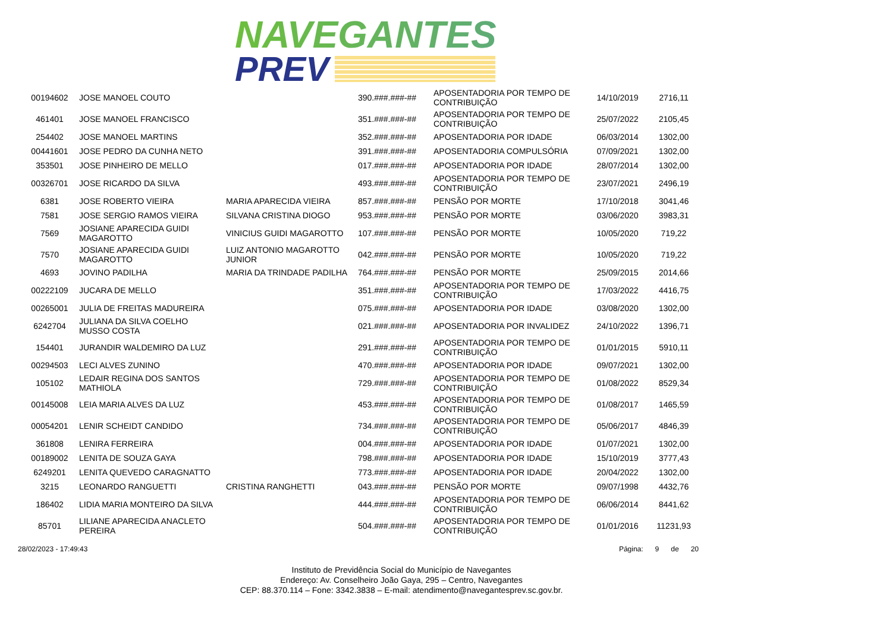NAVEGANTES
PREV
| 00194602 | JOSE MANOEL COUTO | | 390.###.###-## | APOSENTADORIA POR TEMPO DE CONTRIBUIÇÃO | 14/10/2019 | 2716,11 |
| 461401 | JOSE MANOEL FRANCISCO | | 351.###.###-## | APOSENTADORIA POR TEMPO DE CONTRIBUIÇÃO | 25/07/2022 | 2105,45 |
| 254402 | JOSE MANOEL MARTINS | | 352.###.###-## | APOSENTADORIA POR IDADE | 06/03/2014 | 1302,00 |
| 00441601 | JOSE PEDRO DA CUNHA NETO | | 391.###.###-## | APOSENTADORIA COMPULSÓRIA | 07/09/2021 | 1302,00 |
| 353501 | JOSE PINHEIRO DE MELLO | | 017.###.###-## | APOSENTADORIA POR IDADE | 28/07/2014 | 1302,00 |
| 00326701 | JOSE RICARDO DA SILVA | | 493.###.###-## | APOSENTADORIA POR TEMPO DE CONTRIBUIÇÃO | 23/07/2021 | 2496,19 |
| 6381 | JOSE ROBERTO VIEIRA | MARIA APARECIDA VIEIRA | 857.###.###-## | PENSÃO POR MORTE | 17/10/2018 | 3041,46 |
| 7581 | JOSE SERGIO RAMOS VIEIRA | SILVANA CRISTINA DIOGO | 953.###.###-## | PENSÃO POR MORTE | 03/06/2020 | 3983,31 |
| 7569 | JOSIANE APARECIDA GUIDI MAGAROTTO | VINICIUS GUIDI MAGAROTTO | 107.###.###-## | PENSÃO POR MORTE | 10/05/2020 | 719,22 |
| 7570 | JOSIANE APARECIDA GUIDI MAGAROTTO | LUIZ ANTONIO MAGAROTTO JUNIOR | 042.###.###-## | PENSÃO POR MORTE | 10/05/2020 | 719,22 |
| 4693 | JOVINO PADILHA | MARIA DA TRINDADE PADILHA | 764.###.###-## | PENSÃO POR MORTE | 25/09/2015 | 2014,66 |
| 00222109 | JUCARA DE MELLO | | 351.###.###-## | APOSENTADORIA POR TEMPO DE CONTRIBUIÇÃO | 17/03/2022 | 4416,75 |
| 00265001 | JULIA DE FREITAS MADUREIRA | | 075.###.###-## | APOSENTADORIA POR IDADE | 03/08/2020 | 1302,00 |
| 6242704 | JULIANA DA SILVA COELHO MUSSO COSTA | | 021.###.###-## | APOSENTADORIA POR INVALIDEZ | 24/10/2022 | 1396,71 |
| 154401 | JURANDIR WALDEMIRO DA LUZ | | 291.###.###-## | APOSENTADORIA POR TEMPO DE CONTRIBUIÇÃO | 01/01/2015 | 5910,11 |
| 00294503 | LECI ALVES ZUNINO | | 470.###.###-## | APOSENTADORIA POR IDADE | 09/07/2021 | 1302,00 |
| 105102 | LEDAIR REGINA DOS SANTOS MATHIOLA | | 729.###.###-## | APOSENTADORIA POR TEMPO DE CONTRIBUIÇÃO | 01/08/2022 | 8529,34 |
| 00145008 | LEIA MARIA ALVES DA LUZ | | 453.###.###-## | APOSENTADORIA POR TEMPO DE CONTRIBUIÇÃO | 01/08/2017 | 1465,59 |
| 00054201 | LENIR SCHEIDT CANDIDO | | 734.###.###-## | APOSENTADORIA POR TEMPO DE CONTRIBUIÇÃO | 05/06/2017 | 4846,39 |
| 361808 | LENIRA FERREIRA | | 004.###.###-## | APOSENTADORIA POR IDADE | 01/07/2021 | 1302,00 |
| 00189002 | LENITA DE SOUZA GAYA | | 798.###.###-## | APOSENTADORIA POR IDADE | 15/10/2019 | 3777,43 |
| 6249201 | LENITA QUEVEDO CARAGNATTO | | 773.###.###-## | APOSENTADORIA POR IDADE | 20/04/2022 | 1302,00 |
| 3215 | LEONARDO RANGUETTI | CRISTINA RANGHETTI | 043.###.###-## | PENSÃO POR MORTE | 09/07/1998 | 4432,76 |
| 186402 | LIDIA MARIA MONTEIRO DA SILVA | | 444.###.###-## | APOSENTADORIA POR TEMPO DE CONTRIBUIÇÃO | 06/06/2014 | 8441,62 |
| 85701 | LILIANE APARECIDA ANACLETO PEREIRA | | 504.###.###-## | APOSENTADORIA POR TEMPO DE CONTRIBUIÇÃO | 01/01/2016 | 11231,93 |
28/02/2023 - 17:49:43 Página: 9 de 20
Instituto de Previdência Social do Município de Navegantes
Endereço: Av. Conselheiro João Gaya, 295 – Centro, Navegantes
CEP: 88.370.114 – Fone: 3342.3838 – E-mail: atendimento@navegantesprev.sc.gov.br.